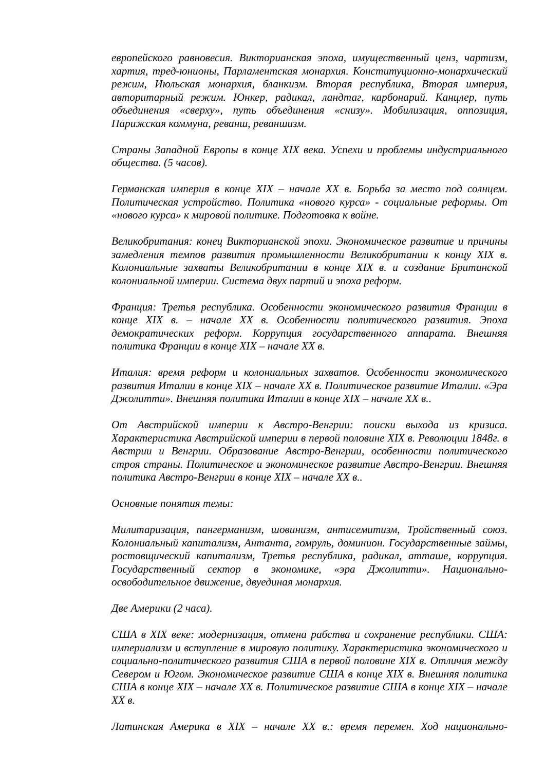европейского равновесия. Викторианская эпоха, имущественный ценз, чартизм, хартия, тред-юнионы, Парламентская монархия. Конституционно-монархический режим, Июльская монархия, бланкизм. Вторая республика, Вторая империя, авторитарный режим. Юнкер, радикал, ландтаг, карбонарий. Канцлер, путь объединения «сверху», путь объединения «снизу». Мобилизация, оппозиция, Парижская коммуна, реванш, реваншизм.
Страны Западной Европы в конце XIX века. Успехи и проблемы индустриального общества. (5 часов).
Германская империя в конце XIX – начале XX в. Борьба за место под солнцем. Политическая устройство. Политика «нового курса» - социальные реформы. От «нового курса» к мировой политике. Подготовка к войне.
Великобритания: конец Викторианской эпохи. Экономическое развитие и причины замедления темпов развития промышленности Великобритании к концу XIX в. Колониальные захваты Великобритании в конце XIX в. и создание Британской колониальной империи. Система двух партий и эпоха реформ.
Франция: Третья республика. Особенности экономического развития Франции в конце XIX в. – начале XX в. Особенности политического развития. Эпоха демократических реформ. Коррупция государственного аппарата. Внешняя политика Франции в конце XIX – начале XX в.
Италия: время реформ и колониальных захватов. Особенности экономического развития Италии в конце XIX – начале XX в. Политическое развитие Италии. «Эра Джолитти». Внешняя политика Италии в конце XIX – начале XX в..
От Австрийской империи к Австро-Венгрии: поиски выхода из кризиса. Характеристика Австрийской империи в первой половине XIX в. Революции 1848г. в Австрии и Венгрии. Образование Австро-Венгрии, особенности политического строя страны. Политическое и экономическое развитие Австро-Венгрии. Внешняя политика Австро-Венгрии в конце XIX – начале XX в..
Основные понятия темы:
Милитаризация, пангерманизм, шовинизм, антисемитизм, Тройственный союз. Колониальный капитализм, Антанта, гомруль, доминион. Государственные займы, ростовщический капитализм, Третья республика, радикал, атташе, коррупция. Государственный сектор в экономике, «эра Джолитти». Национально-освободительное движение, двуединая монархия.
Две Америки (2 часа).
США в XIX веке: модернизация, отмена рабства и сохранение республики. США: империализм и вступление в мировую политику. Характеристика экономического и социально-политического развития США в первой половине XIX в. Отличия между Севером и Югом. Экономическое развитие США в конце XIX в. Внешняя политика США в конце XIX – начале XX в. Политическое развитие США в конце XIX – начале XX в.
Латинская Америка в XIX – начале XX в.: время перемен. Ход национально-